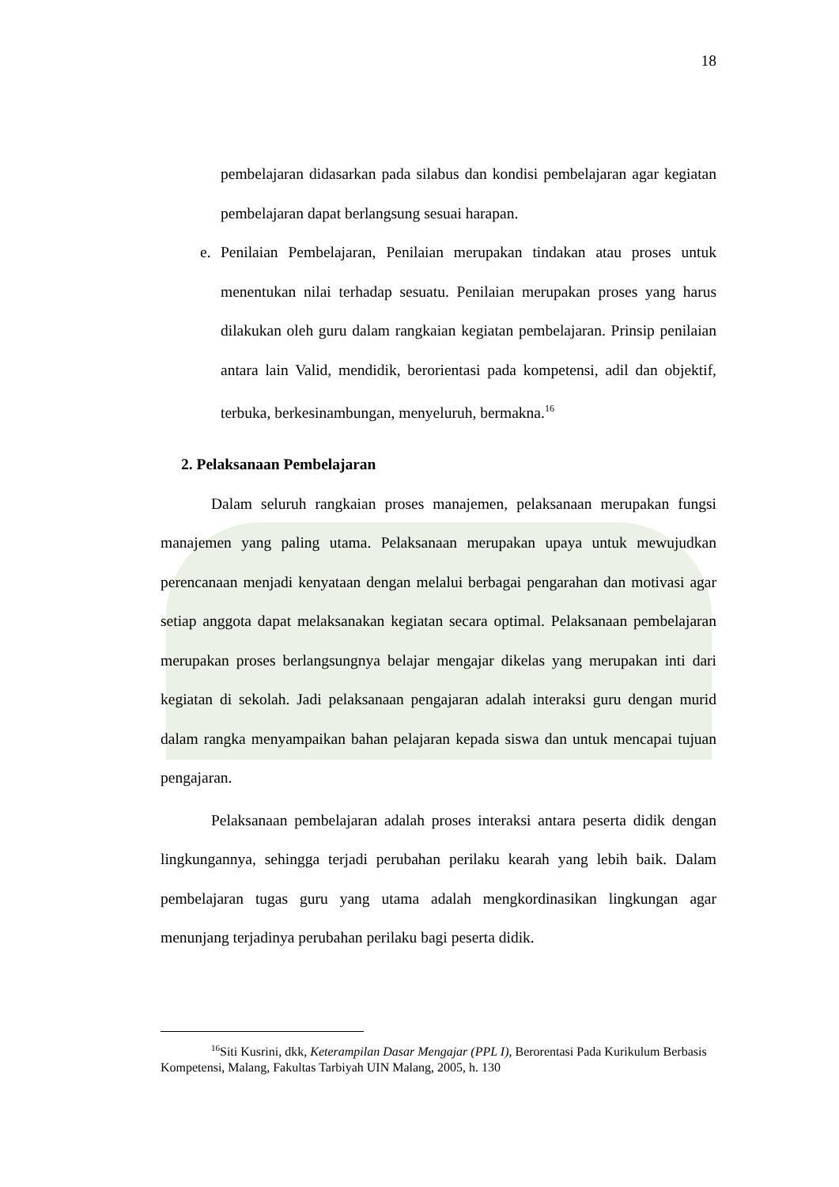18
pembelajaran didasarkan pada silabus dan kondisi pembelajaran agar kegiatan pembelajaran dapat berlangsung sesuai harapan.
e. Penilaian Pembelajaran, Penilaian merupakan tindakan atau proses untuk menentukan nilai terhadap sesuatu. Penilaian merupakan proses yang harus dilakukan oleh guru dalam rangkaian kegiatan pembelajaran. Prinsip penilaian antara lain Valid, mendidik, berorientasi pada kompetensi, adil dan objektif, terbuka, berkesinambungan, menyeluruh, bermakna.<sup>16</sup>
2. Pelaksanaan Pembelajaran
Dalam seluruh rangkaian proses manajemen, pelaksanaan merupakan fungsi manajemen yang paling utama. Pelaksanaan merupakan upaya untuk mewujudkan perencanaan menjadi kenyataan dengan melalui berbagai pengarahan dan motivasi agar setiap anggota dapat melaksanakan kegiatan secara optimal. Pelaksanaan pembelajaran merupakan proses berlangsungnya belajar mengajar dikelas yang merupakan inti dari kegiatan di sekolah. Jadi pelaksanaan pengajaran adalah interaksi guru dengan murid dalam rangka menyampaikan bahan pelajaran kepada siswa dan untuk mencapai tujuan pengajaran.
Pelaksanaan pembelajaran adalah proses interaksi antara peserta didik dengan lingkungannya, sehingga terjadi perubahan perilaku kearah yang lebih baik. Dalam pembelajaran tugas guru yang utama adalah mengkordinasikan lingkungan agar menunjang terjadinya perubahan perilaku bagi peserta didik.
<sup>16</sup> Siti Kusrini, dkk, Keterampilan Dasar Mengajar (PPL I), Berorentasi Pada Kurikulum Berbasis Kompetensi, Malang, Fakultas Tarbiyah UIN Malang, 2005, h. 130